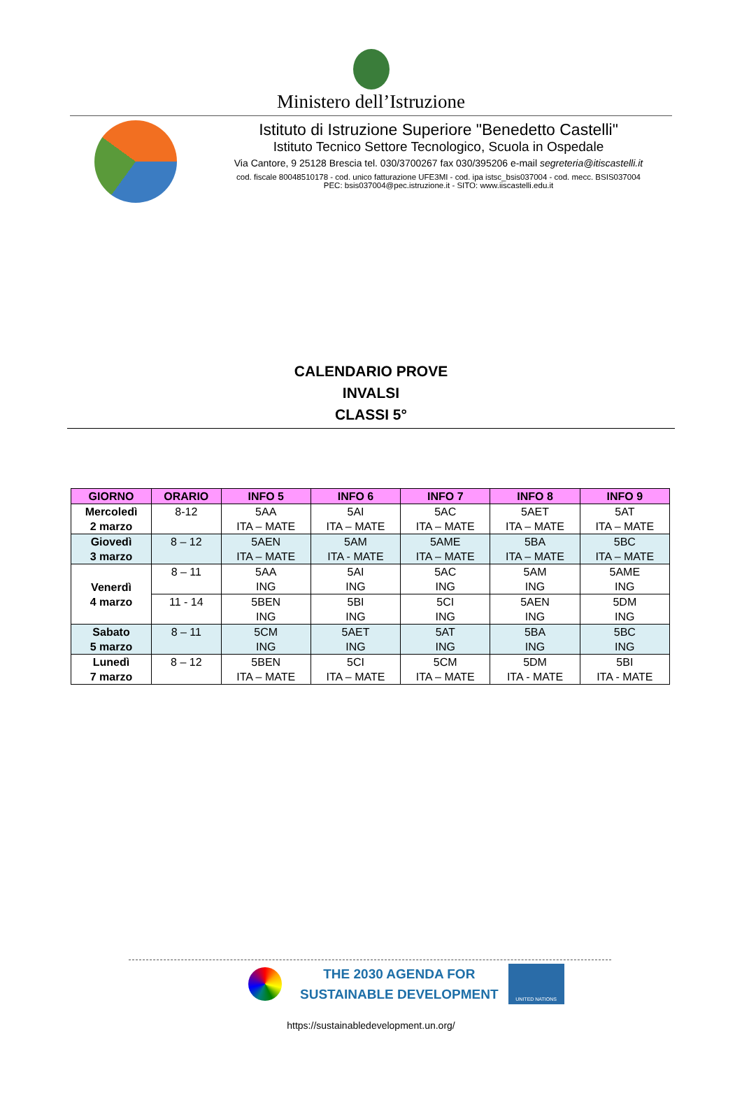Ministero dell’Istruzione
Istituto di Istruzione Superiore "Benedetto Castelli"
Istituto Tecnico Settore Tecnologico, Scuola in Ospedale
Via Cantore, 9 25128 Brescia tel. 030/3700267 fax 030/395206 e-mail segreteria@itiscastelli.it
cod. fiscale 80048510178 - cod. unico fatturazione UFE3MI - cod. ipa istsc_bsis037004 - cod. mecc. BSIS037004
PEC: bsis037004@pec.istruzione.it - SITO: www.iiscastelli.edu.it
CALENDARIO PROVE
INVALSI
CLASSI 5°
| GIORNO | ORARIO | INFO 5 | INFO 6 | INFO 7 | INFO 8 | INFO 9 |
| --- | --- | --- | --- | --- | --- | --- |
| Mercoledì 2 marzo | 8-12 | 5AA ITA – MATE | 5AI ITA – MATE | 5AC ITA – MATE | 5AET ITA – MATE | 5AT ITA – MATE |
| Giovedì 3 marzo | 8 – 12 | 5AEN ITA – MATE | 5AM ITA - MATE | 5AME ITA – MATE | 5BA ITA – MATE | 5BC ITA – MATE |
| Venerdì 4 marzo | 8 – 11 | 5AA ING | 5AI ING | 5AC ING | 5AM ING | 5AME ING |
| | 11 - 14 | 5BEN ING | 5BI ING | 5CI ING | 5AEN ING | 5DM ING |
| Sabato 5 marzo | 8 – 11 | 5CM ING | 5AET ING | 5AT ING | 5BA ING | 5BC ING |
| Lunedì 7 marzo | 8 – 12 | 5BEN ITA – MATE | 5CI ITA – MATE | 5CM ITA – MATE | 5DM ITA - MATE | 5BI ITA - MATE |
THE 2030 AGENDA FOR
SUSTAINABLE DEVELOPMENT
UNITED NATIONS
https://sustainabledevelopment.un.org/